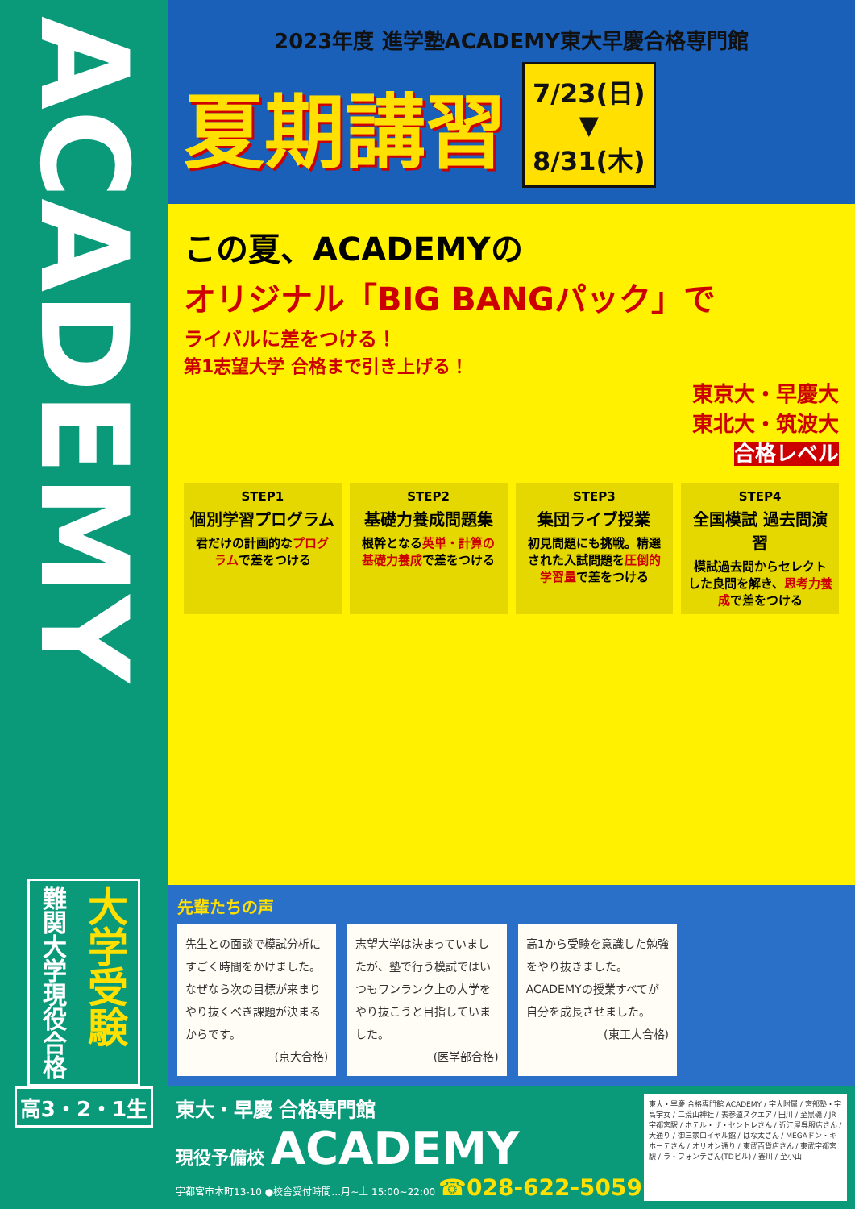ACADEMY
大学受験
難関大学現役合格
高3・2・1生
2023年度 進学塾ACADEMY東大早慶合格専門館
夏期講習
7/23(日)
▼
8/31(木)
この夏、ACADEMYの
オリジナル「BIG BANGパック」で
ライバルに差をつける！
第1志望大学 合格まで引き上げる！
東京大・早慶大
東北大・筑波大
合格レベル
STEP1
個別学習プログラム
君だけの計画的なプログラムで差をつける
STEP2
基礎力養成問題集
根幹となる英単・計算の基礎力養成で差をつける
STEP3
集団ライブ授業
初見問題にも挑戦。精選された入試問題を圧倒的学習量で差をつける
STEP4
全国模試 過去問演習
模試過去問からセレクトした良問を解き、思考力養成で差をつける
先輩たちの声
先生との面談で模試分析にすごく時間をかけました。なぜなら次の目標が来まりやり抜くべき課題が決まるからです。
(京大合格)
志望大学は決まっていましたが、塾で行う模試ではいつもワンランク上の大学をやり抜こうと目指していました。
(医学部合格)
高1から受験を意識した勉強をやり抜きました。ACADEMYの授業すべてが自分を成長させました。
(東工大合格)
東大・早慶 合格専門館
現役予備校 ACADEMY
宇都宮市本町13-10 ●校舎受付時間…月~土 15:00~22:00 ☎028-622-5059
東大・早慶 合格専門館 ACADEMY / 宇大附属 / 宮部塾・宇高宇女 / 二荒山神社 / 表参道スクエア / 田川 / 至黒磯 / JR宇都宮駅 / ホテル・ザ・セントレさん / 近江屋呉服店さん / 大通り / 御三家ロイヤル館 / はな太さん / MEGAドン・キホーテさん / オリオン通り / 東武百貨店さん / 東武宇都宮駅 / ラ・フォンテさん(TDビル) / 釜川 / 至小山